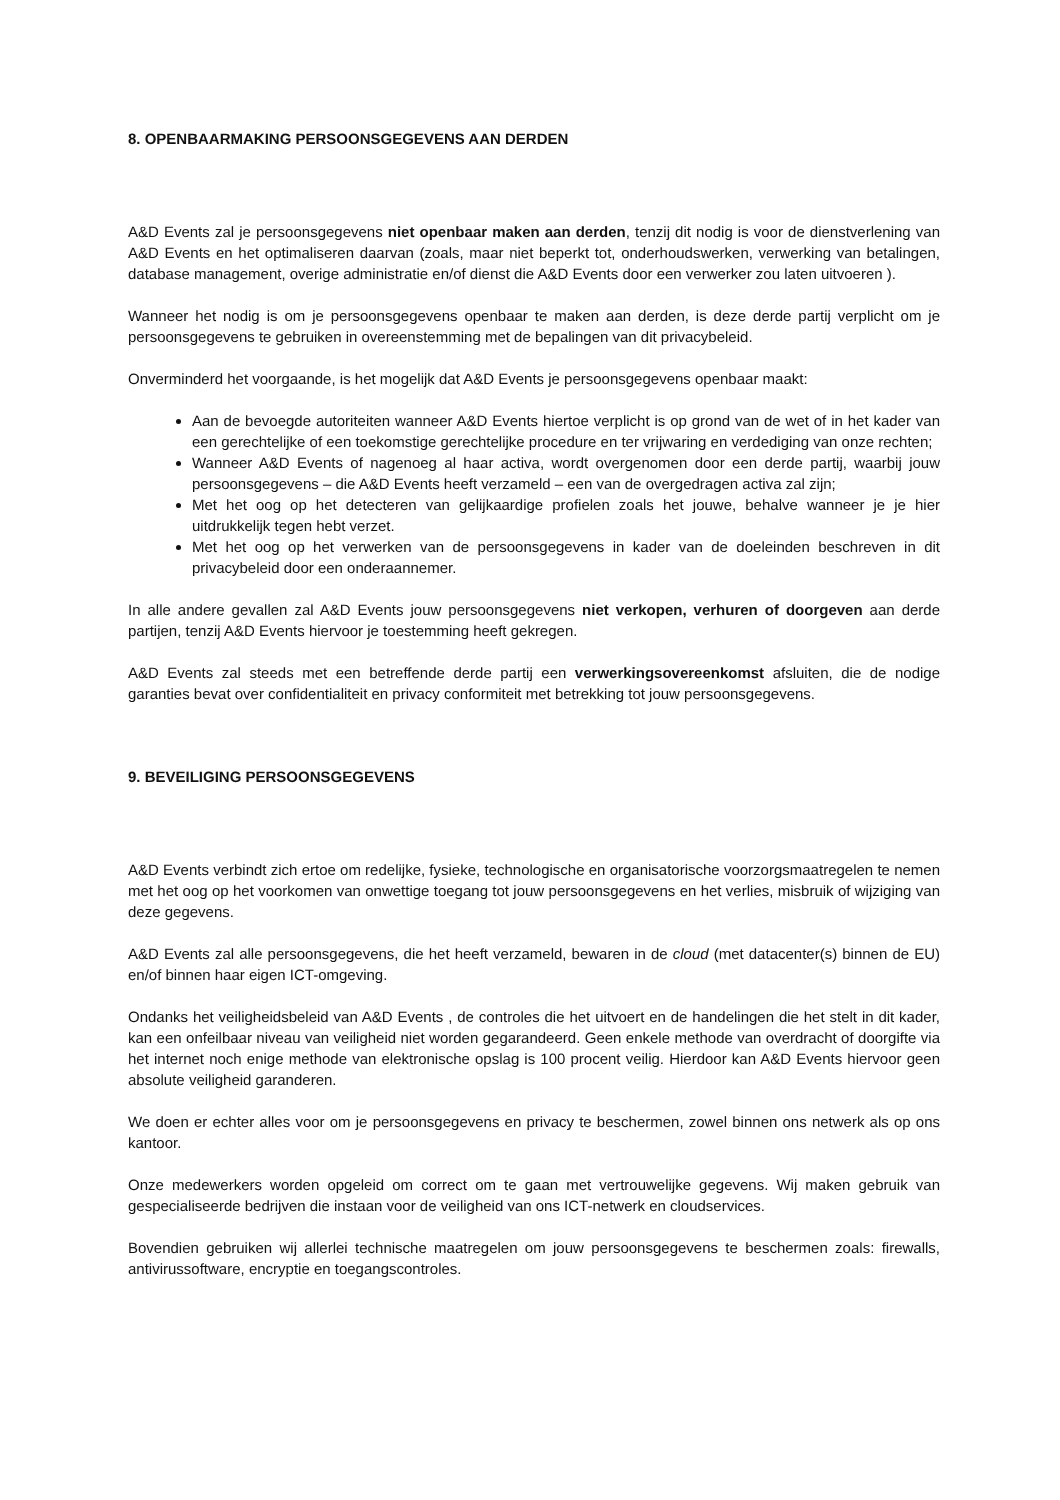8. OPENBAARMAKING PERSOONSGEGEVENS AAN DERDEN
A&D Events zal je persoonsgegevens niet openbaar maken aan derden, tenzij dit nodig is voor de dienstverlening van A&D Events en het optimaliseren daarvan (zoals, maar niet beperkt tot, onderhoudswerken, verwerking van betalingen, database management, overige administratie en/of dienst die A&D Events door een verwerker zou laten uitvoeren ).
Wanneer het nodig is om je persoonsgegevens openbaar te maken aan derden, is deze derde partij verplicht om je persoonsgegevens te gebruiken in overeenstemming met de bepalingen van dit privacybeleid.
Onverminderd het voorgaande, is het mogelijk dat A&D Events je persoonsgegevens openbaar maakt:
Aan de bevoegde autoriteiten wanneer A&D Events hiertoe verplicht is op grond van de wet of in het kader van een gerechtelijke of een toekomstige gerechtelijke procedure en ter vrijwaring en verdediging van onze rechten;
Wanneer A&D Events of nagenoeg al haar activa, wordt overgenomen door een derde partij, waarbij jouw persoonsgegevens – die A&D Events heeft verzameld – een van de overgedragen activa zal zijn;
Met het oog op het detecteren van gelijkaardige profielen zoals het jouwe, behalve wanneer je je hier uitdrukkelijk tegen hebt verzet.
Met het oog op het verwerken van de persoonsgegevens in kader van de doeleinden beschreven in dit privacybeleid door een onderaannemer.
In alle andere gevallen zal A&D Events jouw persoonsgegevens niet verkopen, verhuren of doorgeven aan derde partijen, tenzij A&D Events hiervoor je toestemming heeft gekregen.
A&D Events zal steeds met een betreffende derde partij een verwerkingsovereenkomst afsluiten, die de nodige garanties bevat over confidentialiteit en privacy conformiteit met betrekking tot jouw persoonsgegevens.
9. BEVEILIGING PERSOONSGEGEVENS
A&D Events verbindt zich ertoe om redelijke, fysieke, technologische en organisatorische voorzorgsmaatregelen te nemen met het oog op het voorkomen van onwettige toegang tot jouw persoonsgegevens en het verlies, misbruik of wijziging van deze gegevens.
A&D Events zal alle persoonsgegevens, die het heeft verzameld, bewaren in de cloud (met datacenter(s) binnen de EU) en/of binnen haar eigen ICT-omgeving.
Ondanks het veiligheidsbeleid van A&D Events , de controles die het uitvoert en de handelingen die het stelt in dit kader, kan een onfeilbaar niveau van veiligheid niet worden gegarandeerd. Geen enkele methode van overdracht of doorgifte via het internet noch enige methode van elektronische opslag is 100 procent veilig. Hierdoor kan A&D Events hiervoor geen absolute veiligheid garanderen.
We doen er echter alles voor om je persoonsgegevens en privacy te beschermen, zowel binnen ons netwerk als op ons kantoor.
Onze medewerkers worden opgeleid om correct om te gaan met vertrouwelijke gegevens. Wij maken gebruik van gespecialiseerde bedrijven die instaan voor de veiligheid van ons ICT-netwerk en cloudservices.
Bovendien gebruiken wij allerlei technische maatregelen om jouw persoonsgegevens te beschermen zoals: firewalls, antivirussoftware, encryptie en toegangscontroles.